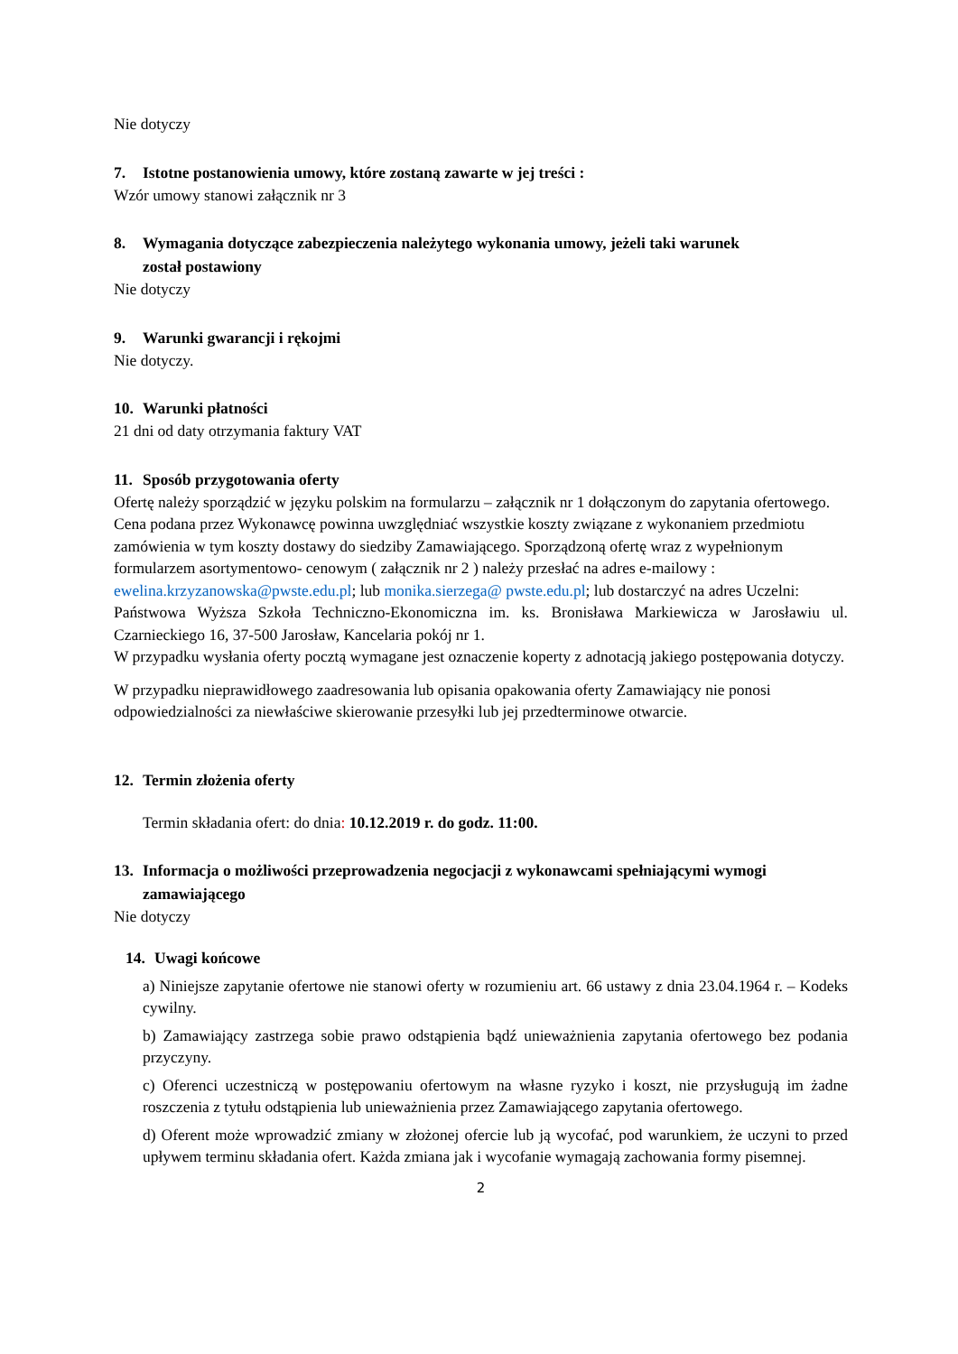Nie dotyczy
7. Istotne postanowienia umowy, które zostaną zawarte w jej treści :
Wzór umowy stanowi załącznik nr 3
8. Wymagania dotyczące zabezpieczenia należytego wykonania umowy, jeżeli taki warunek
został postawiony
Nie dotyczy
9. Warunki gwarancji i rękojmi
Nie dotyczy.
10. Warunki płatności
21 dni od daty otrzymania faktury VAT
11. Sposób przygotowania oferty
Ofertę należy sporządzić w języku polskim na formularzu – załącznik nr 1 dołączonym do zapytania ofertowego. Cena podana przez Wykonawcę powinna uwzględniać wszystkie koszty związane z wykonaniem przedmiotu zamówienia w tym koszty dostawy do siedziby Zamawiającego. Sporządzoną ofertę wraz z wypełnionym formularzem asortymentowo- cenowym ( załącznik nr 2 ) należy przesłać na adres e-mailowy : ewelina.krzyzanowska@pwste.edu.pl; lub monika.sierzega@ pwste.edu.pl; lub dostarczyć na adres Uczelni:
Państwowa Wyższa Szkoła Techniczno-Ekonomiczna im. ks. Bronisława Markiewicza w Jarosławiu ul. Czarnieckiego 16, 37-500 Jarosław, Kancelaria pokój nr 1.
W przypadku wysłania oferty pocztą wymagane jest oznaczenie koperty z adnotacją jakiego postępowania dotyczy.
W przypadku nieprawidłowego zaadresowania lub opisania opakowania oferty Zamawiający nie ponosi odpowiedzialności za niewłaściwe skierowanie przesyłki lub jej przedterminowe otwarcie.
12. Termin złożenia oferty
Termin składania ofert: do dnia: 10.12.2019 r. do godz. 11:00.
13. Informacja o możliwości przeprowadzenia negocjacji z wykonawcami spełniającymi wymogi
zamawiającego
Nie dotyczy
14. Uwagi końcowe
a) Niniejsze zapytanie ofertowe nie stanowi oferty w rozumieniu art. 66 ustawy z dnia 23.04.1964 r. – Kodeks cywilny.
b) Zamawiający zastrzega sobie prawo odstąpienia bądź unieważnienia zapytania ofertowego bez podania przyczyny.
c) Oferenci uczestniczą w postępowaniu ofertowym na własne ryzyko i koszt, nie przysługują im żadne roszczenia z tytułu odstąpienia lub unieważnienia przez Zamawiającego zapytania ofertowego.
d) Oferent może wprowadzić zmiany w złożonej ofercie lub ją wycofać, pod warunkiem, że uczyni to przed upływem terminu składania ofert. Każda zmiana jak i wycofanie wymagają zachowania formy pisemnej.
2